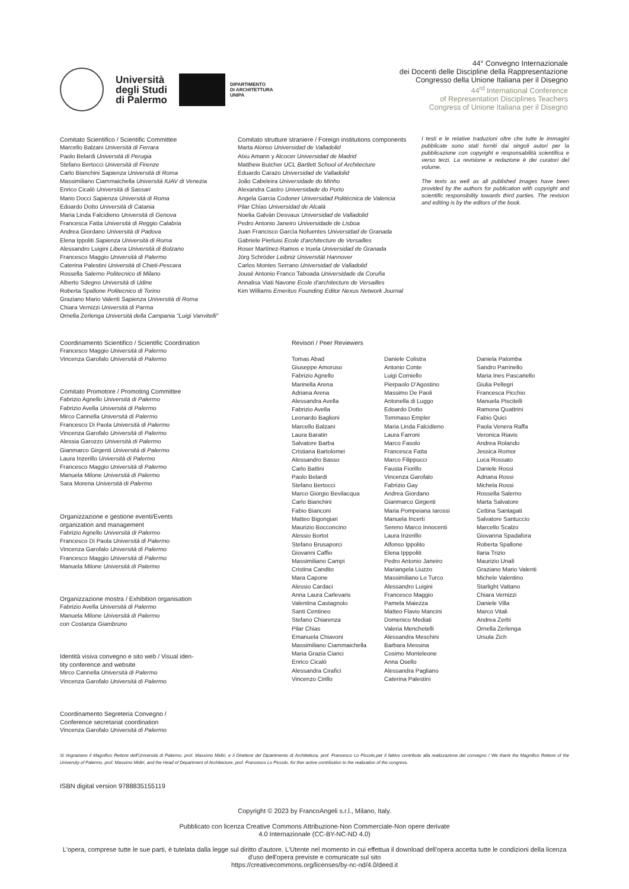Università
degli Studi
di Palermo
DIPARTIMENTO
DI ARCHITETTURA
UNIPA
44° Convegno Internazionale
dei Docenti delle Discipline della Rappresentazione
Congresso della Unione Italiana per il Disegno
44<sup>rd</sup> International Conference
of Representation Disciplines Teachers
Congress of Unione Italiana per il Disegno
Comitato Scientifico / Scientific Committee
Marcello Balzani Università di Ferrara
Paolo Belardi Università di Perugia
Stefano Bertocci Università di Firenze
Carlo Bianchini Sapienza Università di Roma
Massimiliano Ciammaichella Università IUAV di Venezia
Enrico Cicalò Università di Sassari
Mario Docci Sapienza Università di Roma
Edoardo Dotto Università di Catania
Maria Linda Falcidieno Università di Genova
Francesca Fatta Università di Reggio Calabria
Andrea Giordano Università di Padova
Elena Ippoliti Sapienza Università di Roma
Alessandro Luigini Libera Università di Bolzano
Francesco Maggio Università di Palermo
Caterina Palestini Università di Chieti-Pescara
Rossella Salerno Politecnico di Milano
Alberto Sdegno Università di Udine
Roberta Spallone Politecnico di Torino
Graziano Mario Valenti Sapienza Università di Roma
Chiara Vernizzi Università di Parma
Ornella Zerlenga Università della Campania "Luigi Vanvitelli"
Comitato strutture straniere / Foreign institutions components
Marta Alonso Universidad de Valladolid
Atxu Amann y Alcocer Universidad de Madrid
Matthew Butcher UCL Bartlett School of Architecture
Eduardo Carazo Universidad de Valladolid
João Cabeleira Universidade do Minho
Alexandra Castro Universidade do Porto
Angela Garcia Codoner Universidad Politécnica de Valencia
Pilar Chías Universidad de Alcalá
Noelia Galván Desvaux Universidad de Valladolid
Pedro Antonio Janeiro Universidade de Lisboa
Juan Francisco Garcìa Nofuentes Universidad de Granada
Gabriele Pierluisi Ecole d'architecture de Versailles
Roser Martìnez-Ramos e Iruela Universidad de Granada
Jörg Schröder Leibniz Universität Hannover
Carlos Montes Serrano Universidad de Valladolid
Jousé Antonio Franco Taboada Universidade da Coruña
Annalisa Viati Navone Ecole d'architecture de Versailles
Kim Williams Emeritus Founding Editor Nexus Network Journal
I testi e le relative traduzioni oltre che tutte le immagini pubblicate sono stati forniti dai singoli autori per la pubblicazione con copyright e responsabilità scientifica e verso terzi. La revisione e redazione è dei curatori del volume.
The texts as well as all published images have been provided by the authors for publication with copyright and scientific responsibility towards third parties. The revision and editing is by the editors of the book.
Coordinamento Scientifico / Scientific Coordination
Francesco Maggio Università di Palermo
Vincenza Garofalo Università di Palermo
Comitato Promotore / Promoting Committee
Fabrizio Agnello Università di Palermo
Fabrizio Avella Università di Palermo
Mirco Cannella Università di Palermo
Francesco Di Paola Università di Palermo
Vincenza Garofalo Università di Palermo
Alessia Garozzo Università di Palermo
Gianmarco Girgenti Università di Palermo
Laura Inzerillo Università di Palermo
Francesco Maggio Università di Palermo
Manuela Milone Università di Palermo
Sara Morena Università di Palermo
Organizzazione e gestione eventi/Events
organization and management
Fabrizio Agnello Università di Palermo
Francesco Di Paola Università di Palermo
Vincenza Garofalo Università di Palermo
Francesco Maggio Università di Palermo
Manuela Milone Università di Palermo
Organizzazione mostra / Exhibition organisation
Fabrizio Avella Università di Palermo
Manuela Milone Università di Palermo
con Costanza Giambruno
Identità visiva convegno e sito web / Visual iden-
tity conference and website
Mirco Cannella Università di Palermo
Vincenza Garofalo Università di Palermo
Coordinamento Segreteria Convegno /
Conference secretariat coordination
Vincenza Garofalo Università di Palermo
Revisori / Peer Reviewers
Tomas Abad
Giuseppe Amoruso
Fabrizio Agnello
Marinella Arena
Adriana Arena
Alessandra Avella
Fabrizio Avella
Leonardo Baglioni
Marcello Balzani
Laura Baratin
Salvatore Barba
Cristiana Bartolomei
Alessandro Basso
Carlo Battini
Paolo Belardi
Stefano Bertocci
Marco Giorgio Bevilacqua
Carlo Bianchini
Fabio Bianconi
Matteo Bigongiari
Maurizio Bocconcino
Alessio Bortot
Stefano Brusaporci
Giovanni Caffio
Massimiliano Campi
Cristina Candito
Mara Capone
Alessio Cardaci
Anna Laura Carlevaris
Valentina Castagnolo
Santi Centineo
Stefano Chiarenza
Pilar Chias
Emanuela Chiavoni
Massimiliano Ciammaichella
Maria Grazia Cianci
Enrico Cicalò
Alessandra Cirafici
Vincenzo Cirillo
Daniele Colistra
Antonio Conte
Luigi Corniello
Pierpaolo D'Agostino
Massimo De Paoli
Antonella di Luggo
Edoardo Dotto
Tommaso Empler
Maria Linda Falcidieno
Laura Farroni
Marco Fasolo
Francesca Fatta
Marco Filippucci
Fausta Fiorillo
Vincenza Garofalo
Fabrizio Gay
Andrea Giordano
Gianmarco Girgenti
Maria Pompeiana Iarossi
Manuela Incerti
Sereno Marco Innocenti
Laura Inzerillo
Alfonso Ippolito
Elena Ipppoliti
Pedro Antonio Janeiro
Mariangela Liuzzo
Massimiliano Lo Turco
Alessandro Luigini
Francesco Maggio
Pamela Maiezza
Matteo Flavio Mancini
Domenico Mediati
Valeria Menchetelli
Alessandra Meschini
Barbara Messina
Cosimo Monteleone
Anna Osello
Alessandra Pagliano
Caterina Palestini
Daniela Palomba
Sandro Parrinello
Maria Ines Pascariello
Giulia Pellegri
Francesca Picchio
Manuela Piscitelli
Ramona Quattrini
Fabio Quici
Paola Venera Raffa
Veronica Riavis
Andrea Rolando
Jessica Romor
Luca Rossato
Daniele Rossi
Adriana Rossi
Michela Rossi
Rossella Salerno
Marta Salvatore
Cettina Santagati
Salvatore Santuccio
Marcello Scalzo
Giovanna Spadafora
Roberta Spallone
Ilaria Trizio
Maurizio Unali
Graziano Mario Valenti
Michele Valentino
Starlight Vattano
Chiara Vernizzi
Daniele Villa
Marco Vitali
Andrea Zerbi
Ornella Zerlenga
Ursula Zich
Si ringraziano il Magnifico Rettore dell'Università di Palermo, prof. Massimo Midiri, e il Direttore del Dipartimento di Architettura, prof. Francesco Lo Piccolo,per il fattivo contributo alla realizzazione del convegno / We thank the Magnifico Rettore of the University of Palermo, prof. Massimo Midiri, and the Head of Department of Architecture, prof. Francesco Lo Piccolo, for ther active contribution to the realization of the congress.
ISBN digital version 9788835155119
Copyright © 2023 by FrancoAngeli s.r.l., Milano, Italy.
Pubblicato con licenza Creative Commons Attribuzione-Non Commerciale-Non opere derivate
4.0 Internazionale (CC-BY-NC-ND 4.0)
L'opera, comprese tutte le sue parti, è tutelata dalla legge sul diritto d'autore. L'Utente nel momento in cui effettua il download dell'opera accetta tutte le condizioni della licenza d'uso dell'opera previste e comunicate sul sito
https://creativecommons.org/licenses/by-nc-nd/4.0/deed.it